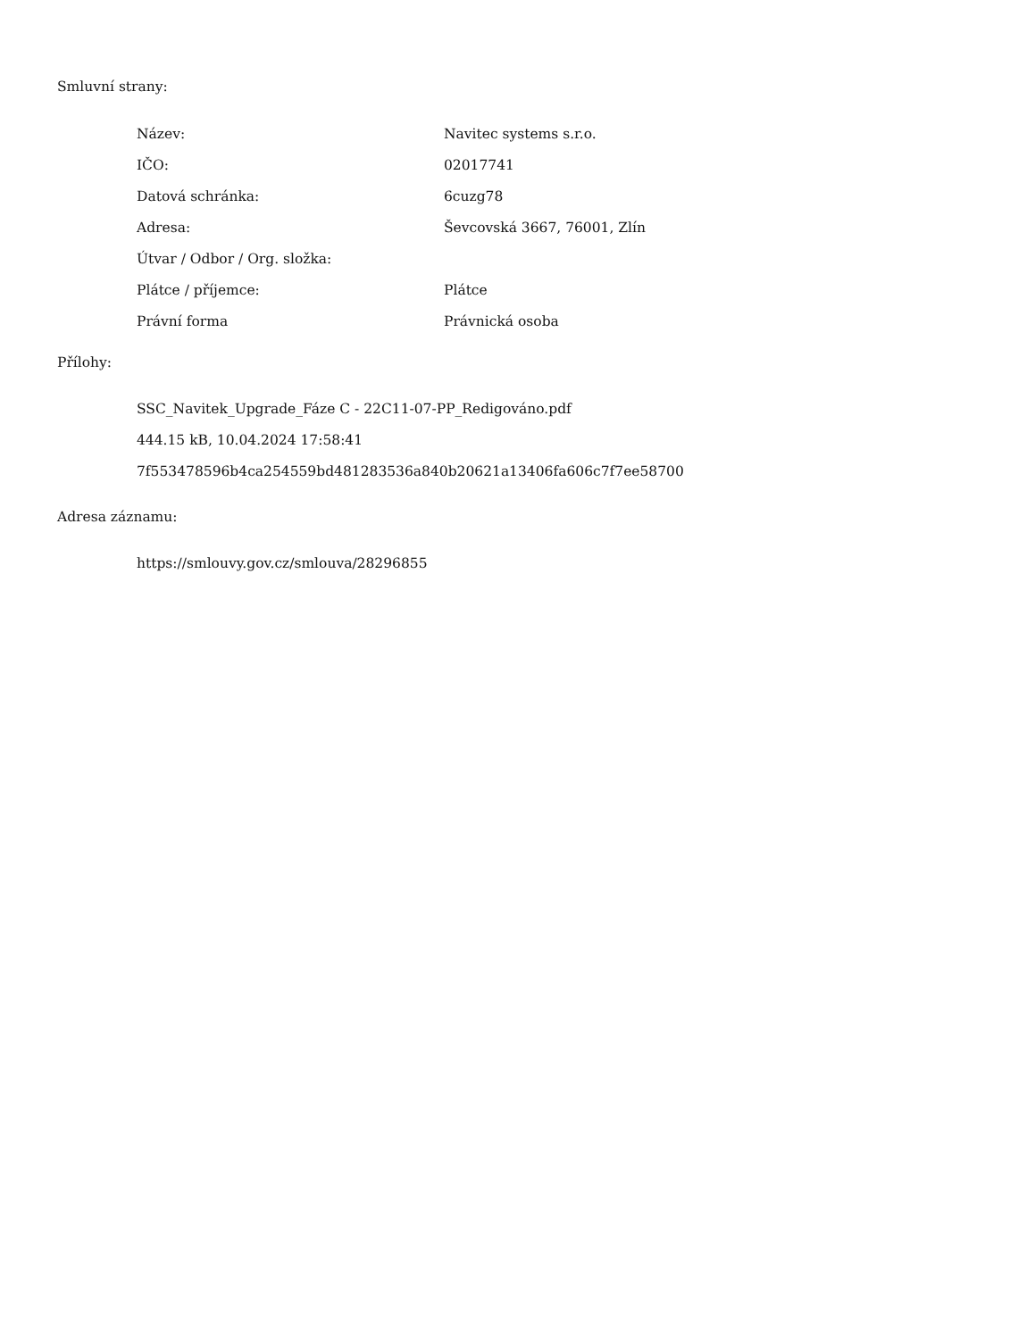Smluvní strany:
| Název: | Navitec systems s.r.o. |
| IČO: | 02017741 |
| Datová schránka: | 6cuzg78 |
| Adresa: | Ševcovská 3667, 76001, Zlín |
| Útvar / Odbor / Org. složka: | |
| Plátce / příjemce: | Plátce |
| Právní forma | Právnická osoba |
Přílohy:
SSC_Navitek_Upgrade_Fáze C - 22C11-07-PP_Redigováno.pdf
444.15 kB, 10.04.2024 17:58:41
7f553478596b4ca254559bd481283536a840b20621a13406fa606c7f7ee58700
Adresa záznamu:
https://smlouvy.gov.cz/smlouva/28296855